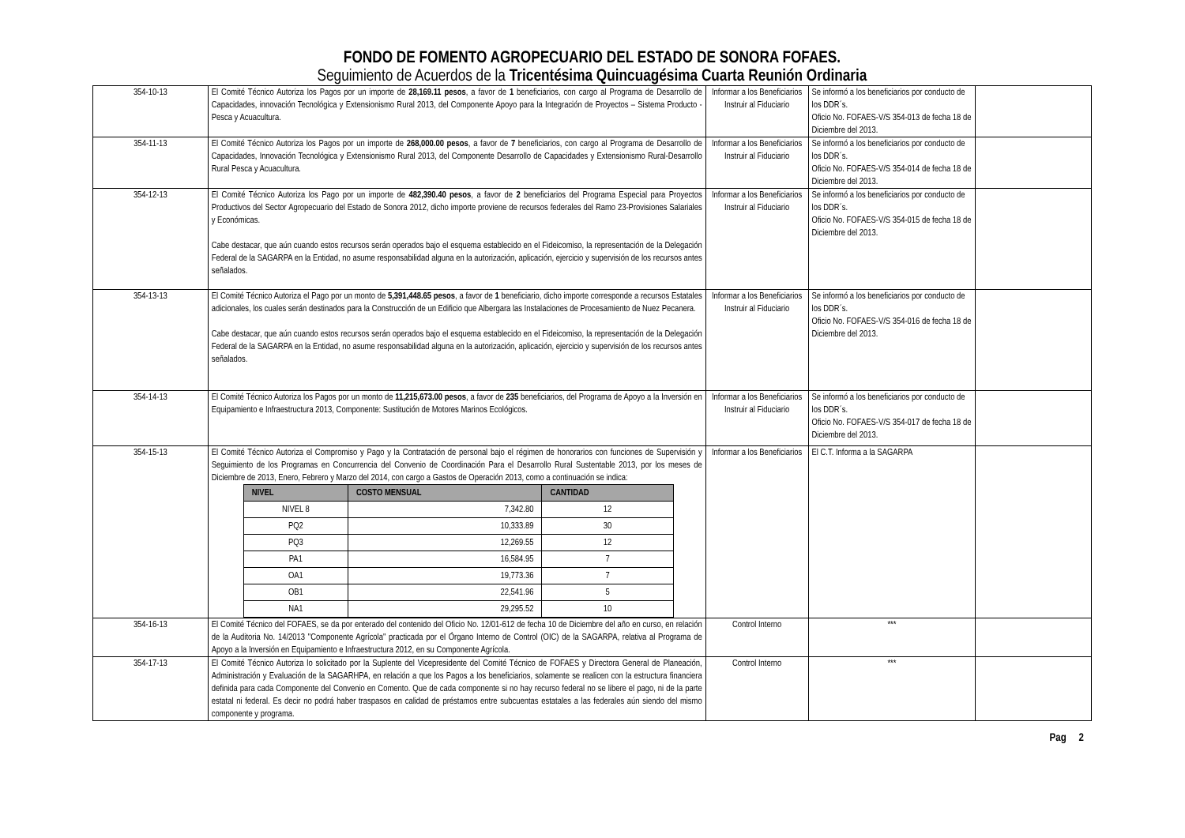FONDO DE FOMENTO AGROPECUARIO DEL ESTADO DE SONORA FOFAES.
Seguimiento de Acuerdos de la Tricentésima Quincuagésima Cuarta Reunión Ordinaria
| 354-10-13 | El Comité Técnico Autoriza los Pagos por un importe de 28,169.11 pesos , a favor de 1 beneficiarios, con cargo al Programa de Desarrollo de Capacidades, innovación Tecnológica y Extensionismo Rural 2013, del Componente Apoyo para la Integración de Proyectos – Sistema Producto - Pesca y Acuacultura. | Informar a los Beneficiarios Instruir al Fiduciario | Se informó a los beneficiarios por conducto de los DDR´s. Oficio No. FOFAES-V/S 354-013 de fecha 18 de Diciembre del 2013. | |
| 354-11-13 | El Comité Técnico Autoriza los Pagos por un importe de 268,000.00 pesos , a favor de 7 beneficiarios, con cargo al Programa de Desarrollo de Capacidades, Innovación Tecnológica y Extensionismo Rural 2013, del Componente Desarrollo de Capacidades y Extensionismo Rural-Desarrollo Rural Pesca y Acuacultura. | Informar a los Beneficiarios Instruir al Fiduciario | Se informó a los beneficiarios por conducto de los DDR´s. Oficio No. FOFAES-V/S 354-014 de fecha 18 de Diciembre del 2013. | |
| 354-12-13 | El Comité Técnico Autoriza los Pago por un importe de 482,390.40 pesos , a favor de 2 beneficiarios del Programa Especial para Proyectos Productivos del Sector Agropecuario del Estado de Sonora 2012, dicho importe proviene de recursos federales del Ramo 23-Provisiones Salariales y Económicas. Cabe destacar, que aún cuando estos recursos serán operados bajo el esquema establecido en el Fideicomiso, la representación de la Delegación Federal de la SAGARPA en la Entidad, no asume responsabilidad alguna en la autorización, aplicación, ejercicio y supervisión de los recursos antes señalados. | Informar a los Beneficiarios Instruir al Fiduciario | Se informó a los beneficiarios por conducto de los DDR´s. Oficio No. FOFAES-V/S 354-015 de fecha 18 de Diciembre del 2013. | |
| 354-13-13 | El Comité Técnico Autoriza el Pago por un monto de 5,391,448.65 pesos , a favor de 1 beneficiario, dicho importe corresponde a recursos Estatales adicionales, los cuales serán destinados para la Construcción de un Edificio que Albergara las Instalaciones de Procesamiento de Nuez Pecanera. Cabe destacar, que aún cuando estos recursos serán operados bajo el esquema establecido en el Fideicomiso, la representación de la Delegación Federal de la SAGARPA en la Entidad, no asume responsabilidad alguna en la autorización, aplicación, ejercicio y supervisión de los recursos antes señalados. | Informar a los Beneficiarios Instruir al Fiduciario | Se informó a los beneficiarios por conducto de los DDR´s. Oficio No. FOFAES-V/S 354-016 de fecha 18 de Diciembre del 2013. | |
| 354-14-13 | El Comité Técnico Autoriza los Pagos por un monto de 11,215,673.00 pesos , a favor de 235 beneficiarios, del Programa de Apoyo a la Inversión en Equipamiento e Infraestructura 2013, Componente: Sustitución de Motores Marinos Ecológicos. | Informar a los Beneficiarios Instruir al Fiduciario | Se informó a los beneficiarios por conducto de los DDR´s. Oficio No. FOFAES-V/S 354-017 de fecha 18 de Diciembre del 2013. | |
| 354-15-13 | El Comité Técnico Autoriza el Compromiso y Pago y la Contratación de personal bajo el régimen de honorarios con funciones de Supervisión y Seguimiento de los Programas en Concurrencia del Convenio de Coordinación Para el Desarrollo Rural Sustentable 2013, por los meses de Diciembre de 2013, Enero, Febrero y Marzo del 2014, con cargo a Gastos de Operación 2013, como a continuación se indica: / NIVEL / COSTO MENSUAL / CANTIDAD / / --- / --- / --- / / NIVEL 8 / 7,342.80 / 12 / / PQ2 / 10,333.89 / 30 / / PQ3 / 12,269.55 / 12 / / PA1 / 16,584.95 / 7 / / OA1 / 19,773.36 / 7 / / OB1 / 22,541.96 / 5 / / NA1 / 29,295.52 / 10 / | Informar a los Beneficiarios | El C.T. Informa a la SAGARPA | |
| 354-16-13 | El Comité Técnico del FOFAES, se da por enterado del contenido del Oficio No. 12/01-612 de fecha 10 de Diciembre del año en curso, en relación de la Auditoria No. 14/2013 "Componente Agrícola" practicada por el Órgano Interno de Control (OIC) de la SAGARPA, relativa al Programa de Apoyo a la Inversión en Equipamiento e Infraestructura 2012, en su Componente Agrícola. | Control Interno | *** | |
| 354-17-13 | El Comité Técnico Autoriza lo solicitado por la Suplente del Vicepresidente del Comité Técnico de FOFAES y Directora General de Planeación, Administración y Evaluación de la SAGARHPA, en relación a que los Pagos a los beneficiarios, solamente se realicen con la estructura financiera definida para cada Componente del Convenio en Comento. Que de cada componente si no hay recurso federal no se libere el pago, ni de la parte estatal ni federal. Es decir no podrá haber traspasos en calidad de préstamos entre subcuentas estatales a las federales aún siendo del mismo componente y programa. | Control Interno | *** | |
Pag 2